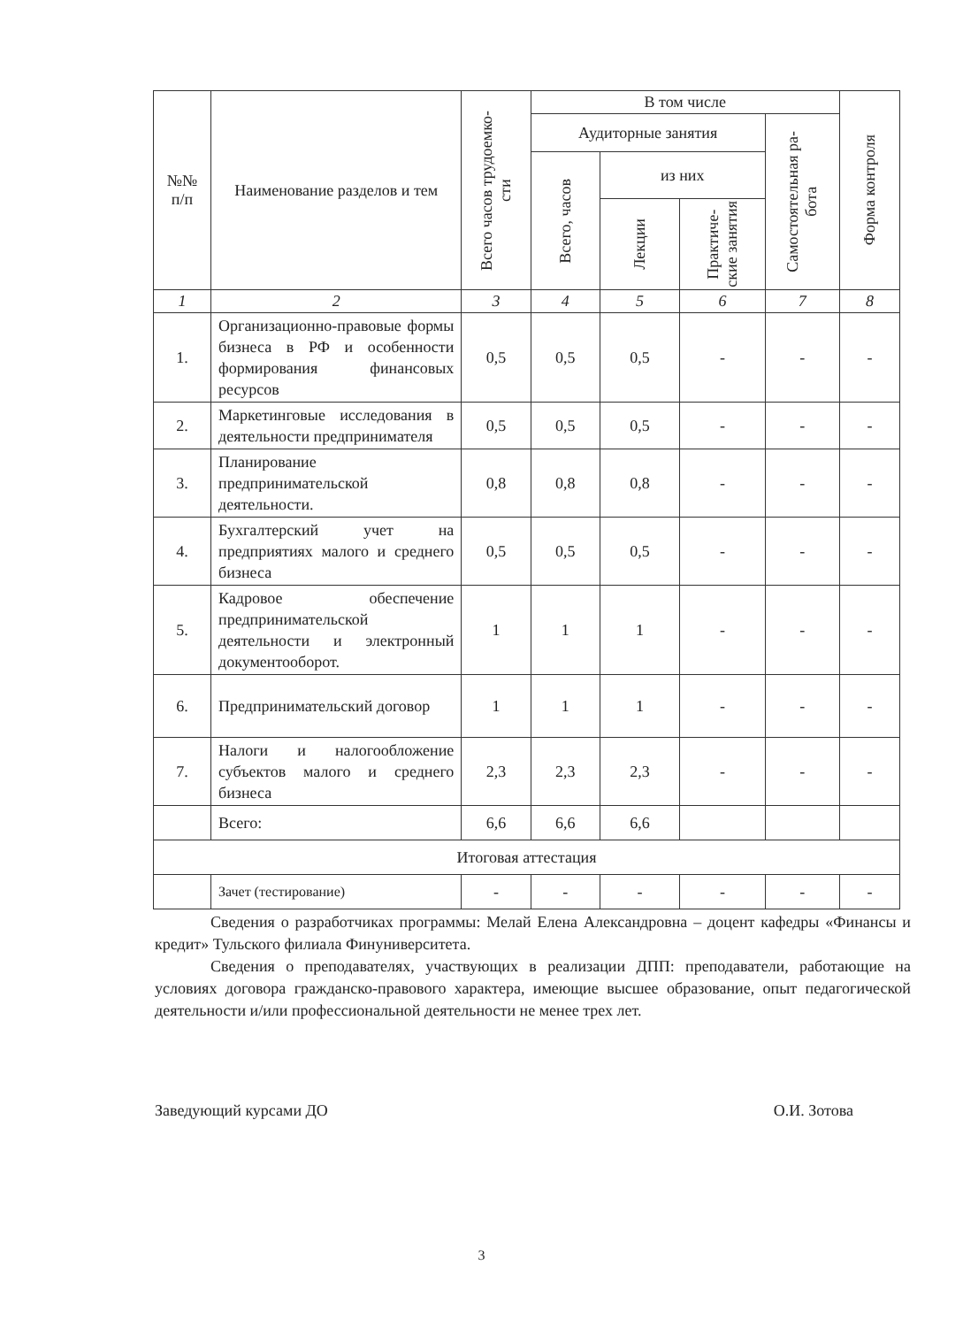| №№ п/п | Наименование разделов и тем | Всего часов трудоемко- сти | В том числе | | | | Форма контроля |
| --- | --- | --- | --- | --- | --- | --- | --- |
| | | | Аудиторные занятия | | | Самостоятельная ра- бота | |
| | | | Всего, часов | из них | | | |
| | | | | Лекции | Практиче- ские занятия | | |
| 1 | 2 | 3 | 4 | 5 | 6 | 7 | 8 |
| 1. | Организационно-правовые формы бизнеса в РФ и особенности формирования финансовых ресурсов | 0,5 | 0,5 | 0,5 | - | - | - |
| 2. | Маркетинговые исследования в деятельности предпринимателя | 0,5 | 0,5 | 0,5 | - | - | - |
| 3. | Планирование предпринимательской деятельности. | 0,8 | 0,8 | 0,8 | - | - | - |
| 4. | Бухгалтерский учет на предприятиях малого и среднего бизнеса | 0,5 | 0,5 | 0,5 | - | - | - |
| 5. | Кадровое обеспечение предпринимательской деятельности и электронный документооборот. | 1 | 1 | 1 | - | - | - |
| 6. | Предпринимательский договор | 1 | 1 | 1 | - | - | - |
| 7. | Налоги и налогообложение субъектов малого и среднего бизнеса | 2,3 | 2,3 | 2,3 | - | - | - |
| | Всего: | 6,6 | 6,6 | 6,6 | | | |
| Итоговая аттестация | | | | | | | |
| | Зачет (тестирование) | - | - | - | - | - | - |
Сведения о разработчиках программы: Мелай Елена Александровна – доцент кафедры «Финансы и кредит» Тульского филиала Финуниверситета.
Сведения о преподавателях, участвующих в реализации ДПП: преподаватели, работающие на условиях договора гражданско-правового характера, имеющие высшее образование, опыт педагогической деятельности и/или профессиональной деятельности не менее трех лет.
Заведующий курсами ДО О.И. Зотова
3